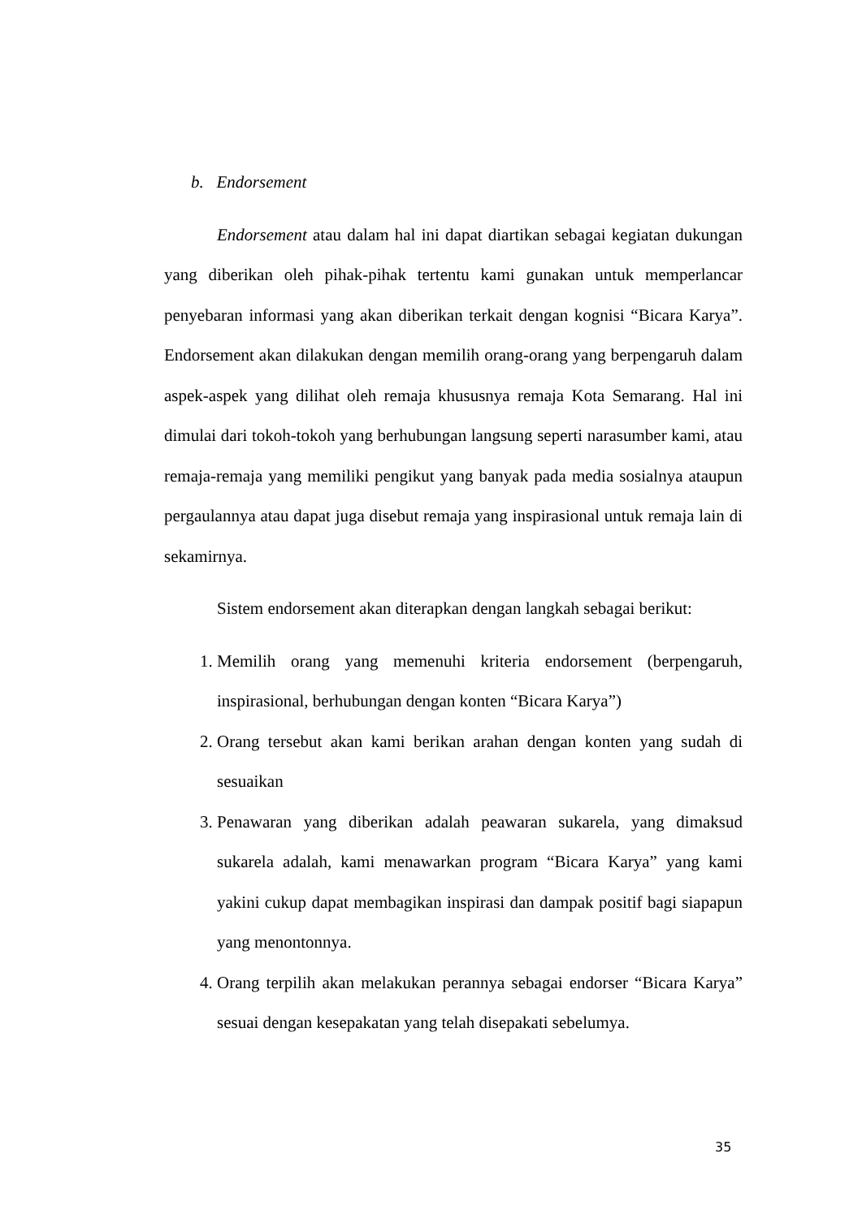b. Endorsement
Endorsement atau dalam hal ini dapat diartikan sebagai kegiatan dukungan yang diberikan oleh pihak-pihak tertentu kami gunakan untuk memperlancar penyebaran informasi yang akan diberikan terkait dengan kognisi “Bicara Karya”. Endorsement akan dilakukan dengan memilih orang-orang yang berpengaruh dalam aspek-aspek yang dilihat oleh remaja khususnya remaja Kota Semarang. Hal ini dimulai dari tokoh-tokoh yang berhubungan langsung seperti narasumber kami, atau remaja-remaja yang memiliki pengikut yang banyak pada media sosialnya ataupun pergaulannya atau dapat juga disebut remaja yang inspirasional untuk remaja lain di sekamirnya.
Sistem endorsement akan diterapkan dengan langkah sebagai berikut:
1. Memilih orang yang memenuhi kriteria endorsement (berpengaruh, inspirasional, berhubungan dengan konten “Bicara Karya”)
2. Orang tersebut akan kami berikan arahan dengan konten yang sudah di sesuaikan
3. Penawaran yang diberikan adalah peawaran sukarela, yang dimaksud sukarela adalah, kami menawarkan program “Bicara Karya” yang kami yakini cukup dapat membagikan inspirasi dan dampak positif bagi siapapun yang menontonnya.
4. Orang terpilih akan melakukan perannya sebagai endorser “Bicara Karya” sesuai dengan kesepakatan yang telah disepakati sebelumya.
35